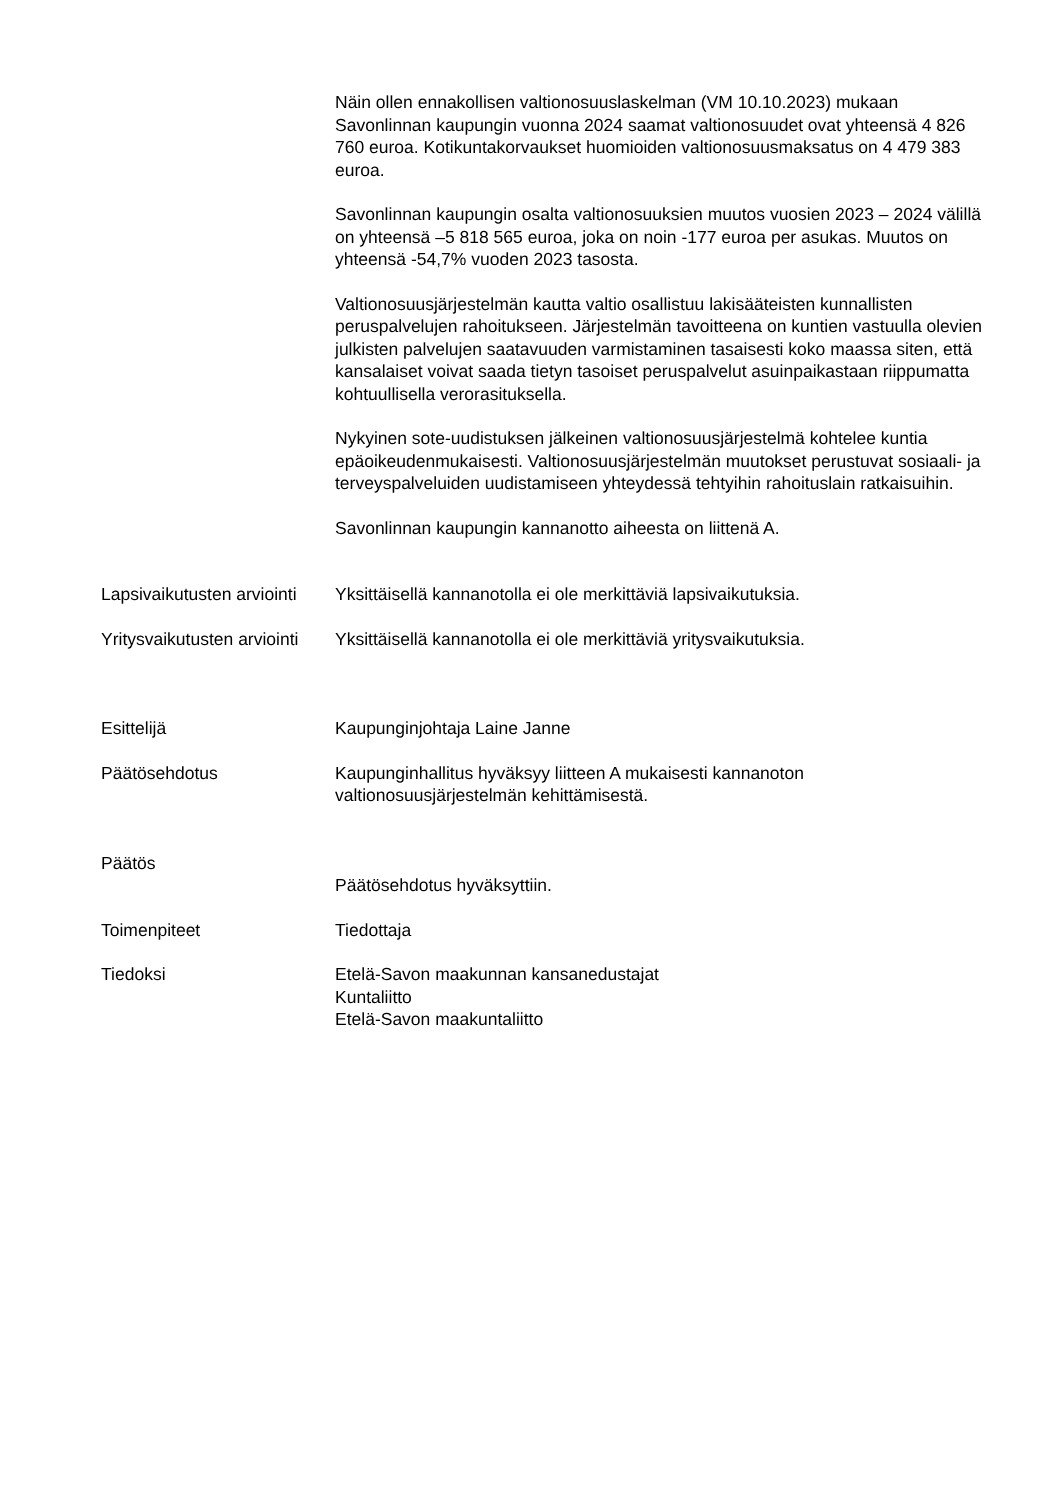Näin ollen ennakollisen valtionosuuslaskelman (VM 10.10.2023) mukaan Savonlinnan kaupungin vuonna 2024 saamat valtionosuudet ovat yhteensä 4 826 760 euroa. Kotikuntakorvaukset huomioiden valtionosuusmaksatus on 4 479 383 euroa.
Savonlinnan kaupungin osalta valtionosuuksien muutos vuosien 2023 – 2024 välillä on yhteensä –5 818 565 euroa, joka on noin -177 euroa per asukas. Muutos on yhteensä -54,7% vuoden 2023 tasosta.
Valtionosuusjärjestelmän kautta valtio osallistuu lakisääteisten kunnallisten peruspalvelujen rahoitukseen. Järjestelmän tavoitteena on kuntien vastuulla olevien julkisten palvelujen saatavuuden varmistaminen tasaisesti koko maassa siten, että kansalaiset voivat saada tietyn tasoiset peruspalvelut asuinpaikastaan riippumatta kohtuullisella verorasituksella.
Nykyinen sote-uudistuksen jälkeinen valtionosuusjärjestelmä kohtelee kuntia epäoikeudenmukaisesti. Valtionosuusjärjestelmän muutokset perustuvat sosiaali- ja terveyspalveluiden uudistamiseen yhteydessä tehtyihin rahoituslain ratkaisuihin.
Savonlinnan kaupungin kannanotto aiheesta on liittenä A.
Lapsivaikutusten arviointi
Yksittäisellä kannanotolla ei ole merkittäviä lapsivaikutuksia.
Yritysvaikutusten arviointi
Yksittäisellä kannanotolla ei ole merkittäviä yritysvaikutuksia.
Esittelijä Kaupunginjohtaja Laine Janne
Päätösehdotus Kaupunginhallitus hyväksyy liitteen A mukaisesti kannanoton valtionosuusjärjestelmän kehittämisestä.
Päätös
Päätösehdotus hyväksyttiin.
Toimenpiteet Tiedottaja
Tiedoksi Etelä-Savon maakunnan kansanedustajat
Kuntaliitto
Etelä-Savon maakuntaliitto